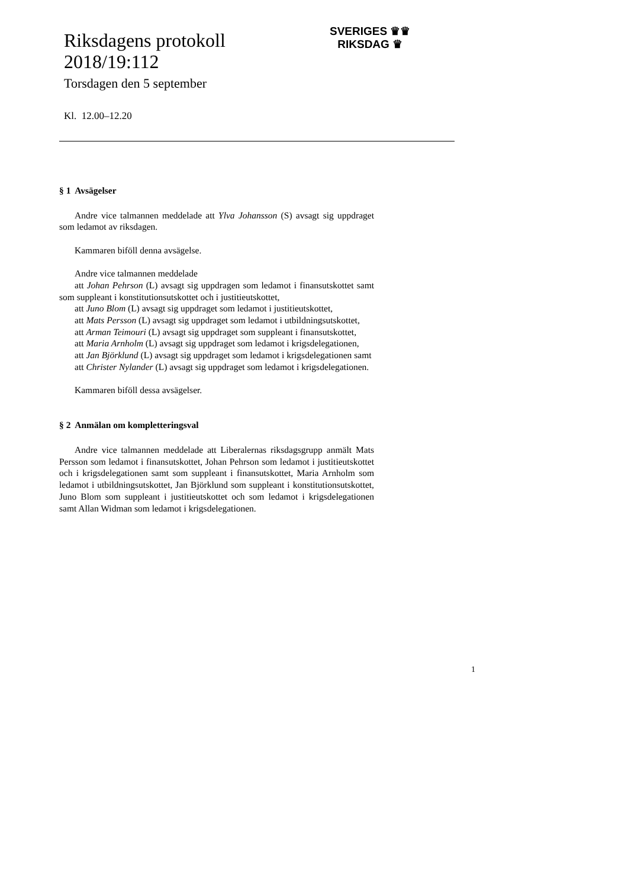Riksdagens protokoll
2018/19:112
Torsdagen den 5 september
Kl. 12.00–12.20
SVERIGES ♛♛
RIKSDAG ♛
§ 1 Avsägelser
Andre vice talmannen meddelade att Ylva Johansson (S) avsagt sig uppdraget som ledamot av riksdagen.
Kammaren biföll denna avsägelse.
Andre vice talmannen meddelade
att Johan Pehrson (L) avsagt sig uppdragen som ledamot i finansutskottet samt som suppleant i konstitutionsutskottet och i justitieutskottet,
att Juno Blom (L) avsagt sig uppdraget som ledamot i justitieutskottet,
att Mats Persson (L) avsagt sig uppdraget som ledamot i utbildningsutskottet,
att Arman Teimouri (L) avsagt sig uppdraget som suppleant i finansutskottet,
att Maria Arnholm (L) avsagt sig uppdraget som ledamot i krigsdelegationen,
att Jan Björklund (L) avsagt sig uppdraget som ledamot i krigsdelegationen samt
att Christer Nylander (L) avsagt sig uppdraget som ledamot i krigsdelegationen.
Kammaren biföll dessa avsägelser.
§ 2 Anmälan om kompletteringsval
Andre vice talmannen meddelade att Liberalernas riksdagsgrupp anmält Mats Persson som ledamot i finansutskottet, Johan Pehrson som ledamot i justitieutskottet och i krigsdelegationen samt som suppleant i finansutskottet, Maria Arnholm som ledamot i utbildningsutskottet, Jan Björklund som suppleant i konstitutionsutskottet, Juno Blom som suppleant i justitieutskottet och som ledamot i krigsdelegationen samt Allan Widman som ledamot i krigsdelegationen.
1